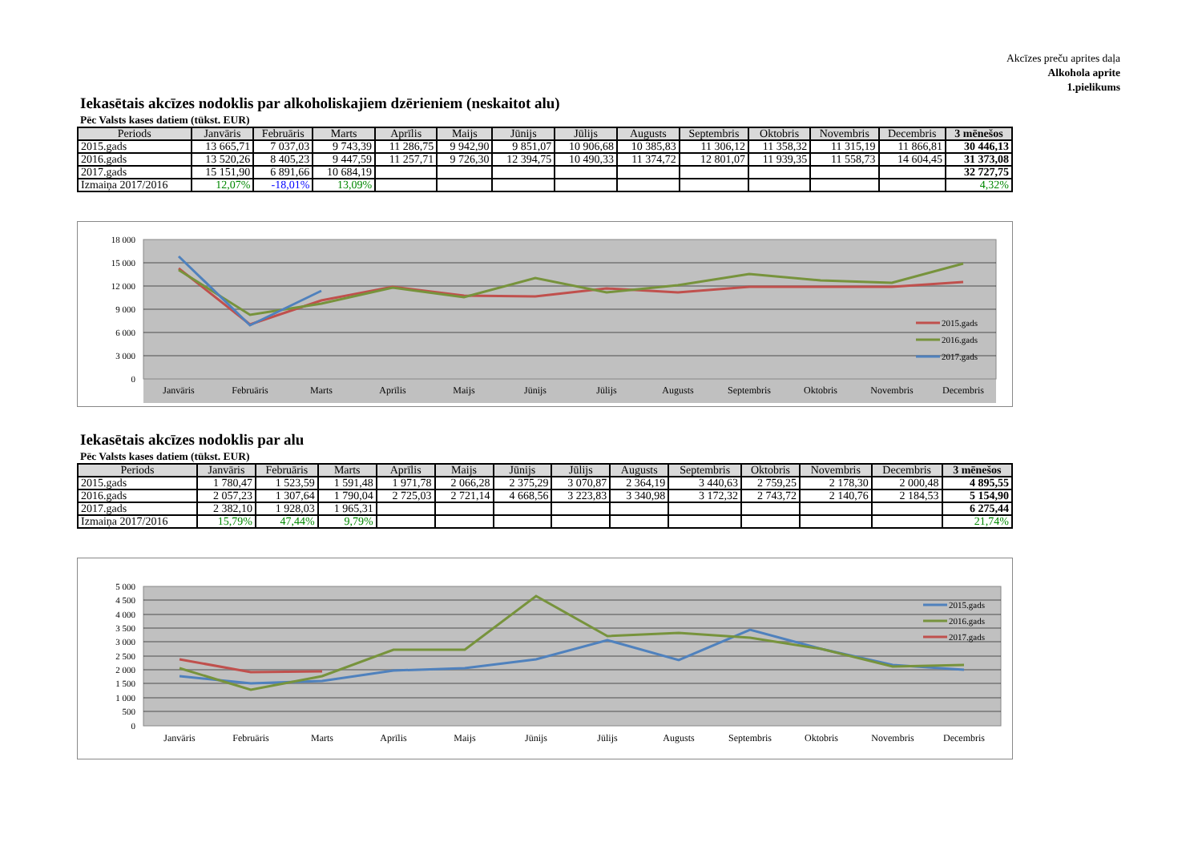Akcīzes preču aprites daļa
Alkohola aprite
1.pielikums
Iekasētais akcīzes nodoklis par alkoholiskajiem dzērieniem (neskaitot alu)
Pēc Valsts kases datiem (tūkst. EUR)
| Periods | Janvāris | Februāris | Marts | Aprīlis | Maijs | Jūnijs | Jūlijs | Augusts | Septembris | Oktobris | Novembris | Decembris | 3 mēnešos |
| --- | --- | --- | --- | --- | --- | --- | --- | --- | --- | --- | --- | --- | --- |
| 2015.gads | 13 665,71 | 7 037,03 | 9 743,39 | 11 286,75 | 9 942,90 | 9 851,07 | 10 906,68 | 10 385,83 | 11 306,12 | 11 358,32 | 11 315,19 | 11 866,81 | 30 446,13 |
| 2016.gads | 13 520,26 | 8 405,23 | 9 447,59 | 11 257,71 | 9 726,30 | 12 394,75 | 10 490,33 | 11 374,72 | 12 801,07 | 11 939,35 | 11 558,73 | 14 604,45 | 31 373,08 |
| 2017.gads | 15 151,90 | 6 891,66 | 10 684,19 | | | | | | | | | | 32 727,75 |
| Izmaiņa 2017/2016 | 12,07% | -18,01% | 13,09% | | | | | | | | | | 4,32% |
18 000
15 000
12 000
9 000
6 000
3 000
0
Janvāris
Februāris
Marts
Aprīlis
Maijs
Jūnijs
Jūlijs
Augusts
Septembris
Oktobris
Novembris
Decembris
2015.gads
2016.gads
2017.gads
Iekasētais akcīzes nodoklis par alu
Pēc Valsts kases datiem (tūkst. EUR)
| Periods | Janvāris | Februāris | Marts | Aprīlis | Maijs | Jūnijs | Jūlijs | Augusts | Septembris | Oktobris | Novembris | Decembris | 3 mēnešos |
| --- | --- | --- | --- | --- | --- | --- | --- | --- | --- | --- | --- | --- | --- |
| 2015.gads | 1 780,47 | 1 523,59 | 1 591,48 | 1 971,78 | 2 066,28 | 2 375,29 | 3 070,87 | 2 364,19 | 3 440,63 | 2 759,25 | 2 178,30 | 2 000,48 | 4 895,55 |
| 2016.gads | 2 057,23 | 1 307,64 | 1 790,04 | 2 725,03 | 2 721,14 | 4 668,56 | 3 223,83 | 3 340,98 | 3 172,32 | 2 743,72 | 2 140,76 | 2 184,53 | 5 154,90 |
| 2017.gads | 2 382,10 | 1 928,03 | 1 965,31 | | | | | | | | | | 6 275,44 |
| Izmaiņa 2017/2016 | 15,79% | 47,44% | 9,79% | | | | | | | | | | 21,74% |
5 000
4 500
4 000
3 500
3 000
2 500
2 000
1 500
1 000
500
0
Janvāris
Februāris
Marts
Aprīlis
Maijs
Jūnijs
Jūlijs
Augusts
Septembris
Oktobris
Novembris
Decembris
2015.gads
2016.gads
2017.gads